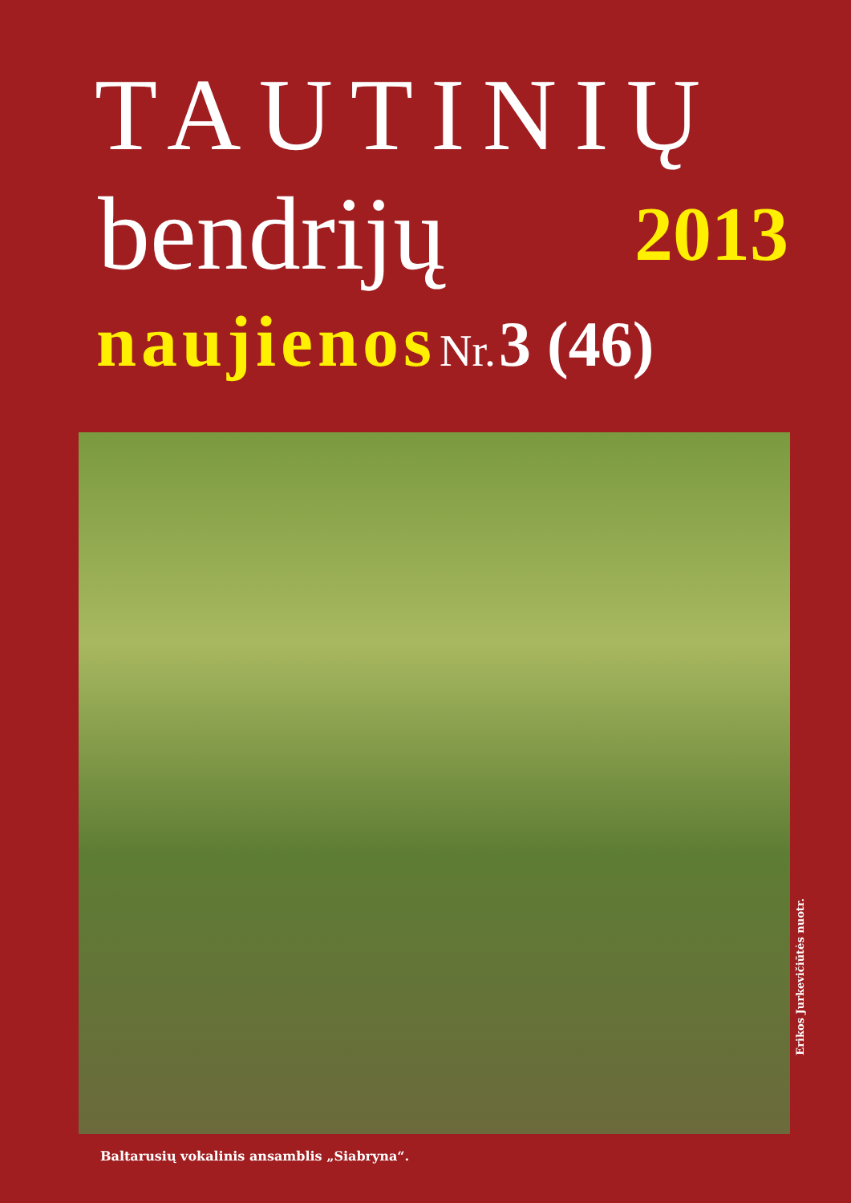TAUTINIŲ
bendrijų 2013
naujienos Nr. 3 (46)
Erikos Jurkevičiūtės nuotr.
Baltarusių vokalinis ansamblis „Siabryna“.